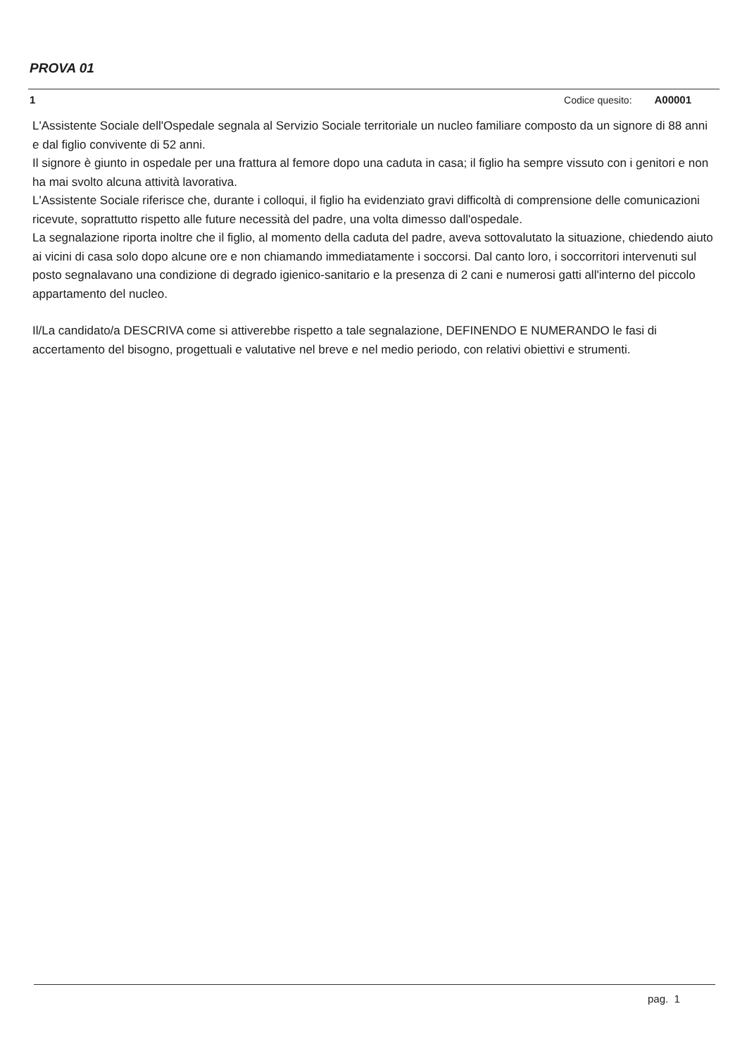PROVA 01
1 Codice quesito: A00001
L'Assistente Sociale dell'Ospedale segnala al Servizio Sociale territoriale un nucleo familiare composto da un signore di 88 anni e dal figlio convivente di 52 anni.
Il signore è giunto in ospedale per una frattura al femore dopo una caduta in casa; il figlio ha sempre vissuto con i genitori e non ha mai svolto alcuna attività lavorativa.
L'Assistente Sociale riferisce che, durante i colloqui, il figlio ha evidenziato gravi difficoltà di comprensione delle comunicazioni ricevute, soprattutto rispetto alle future necessità del padre, una volta dimesso dall'ospedale.
La segnalazione riporta inoltre che il figlio, al momento della caduta del padre, aveva sottovalutato la situazione, chiedendo aiuto ai vicini di casa solo dopo alcune ore e non chiamando immediatamente i soccorsi. Dal canto loro, i soccorritori intervenuti sul posto segnalavano una condizione di degrado igienico-sanitario e la presenza di 2 cani e numerosi gatti all'interno del piccolo appartamento del nucleo.
Il/La candidato/a DESCRIVA come si attiverebbe rispetto a tale segnalazione, DEFINENDO E NUMERANDO le fasi di accertamento del bisogno, progettuali e valutative nel breve e nel medio periodo, con relativi obiettivi e strumenti.
pag. 1